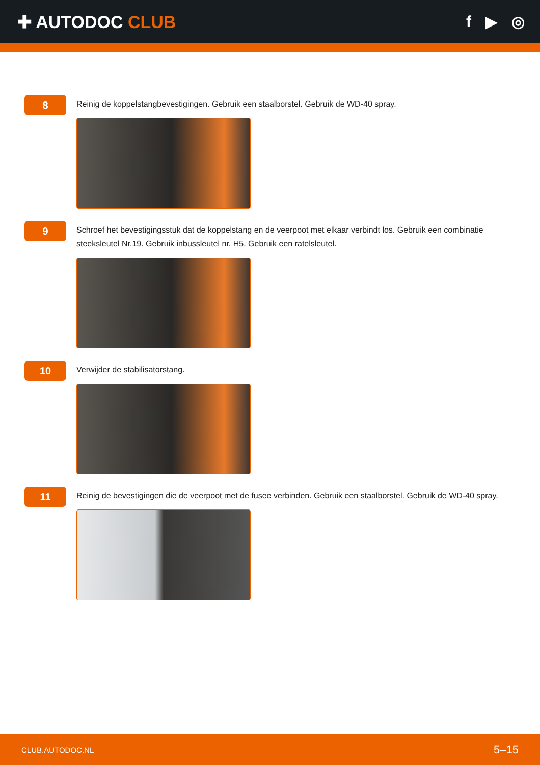✚ AUTODOC CLUB f ▶ ◎
8
Reinig de koppelstangbevestigingen. Gebruik een staalborstel. Gebruik de WD-40 spray.
9
Schroef het bevestigingsstuk dat de koppelstang en de veerpoot met elkaar verbindt los. Gebruik een combinatie steeksleutel Nr.19. Gebruik inbussleutel nr. H5. Gebruik een ratelsleutel.
10
Verwijder de stabilisatorstang.
11
Reinig de bevestigingen die de veerpoot met de fusee verbinden. Gebruik een staalborstel. Gebruik de WD-40 spray.
CLUB.AUTODOC.NL 5–15